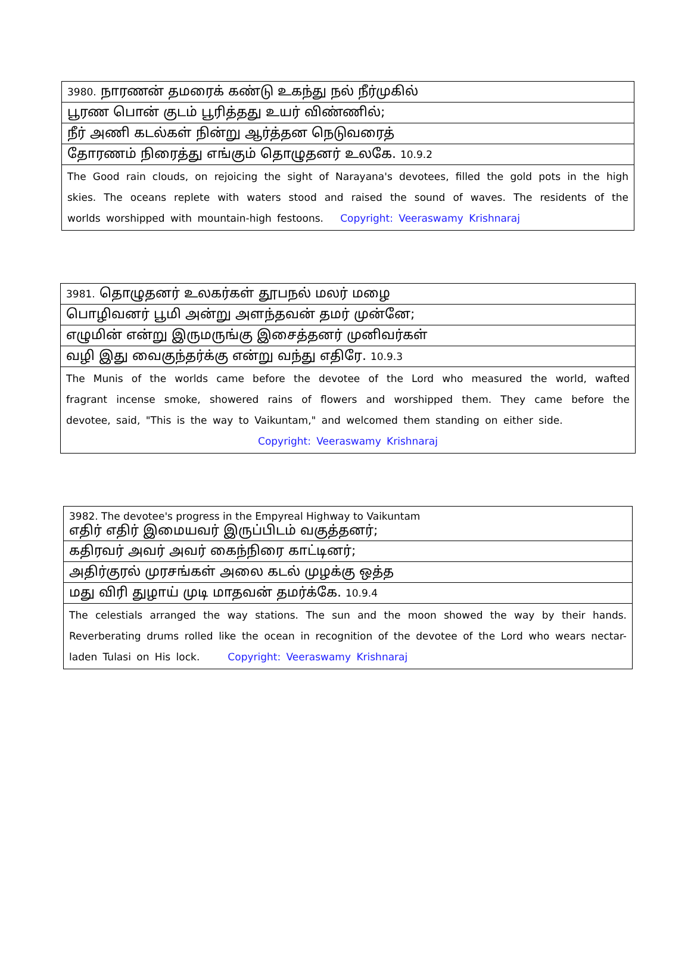| 3980. நாரணன் தமரைக் கண்டு உகந்து நல் நீர்முகில் |
| பூரண பொன் குடம் பூரித்தது உயர் விண்ணில்; |
| நீர் அணி கடல்கள் நின்று ஆர்த்தன நெடுவரைத் |
| தோரணம் நிரைத்து எங்கும் தொழுதனர் உலகே. 10.9.2 |
| The Good rain clouds, on rejoicing the sight of Narayana's devotees, filled the gold pots in the high skies. The oceans replete with waters stood and raised the sound of waves. The residents of the worlds worshipped with mountain-high festoons. Copyright: Veeraswamy Krishnaraj |
| 3981. தொழுதனர் உலகர்கள் தூபநல் மலர் மழை |
| பொழிவனர் பூமி அன்று அளந்தவன் தமர் முன்னே; |
| எழுமின் என்று இருமருங்கு இசைத்தனர் முனிவர்கள் |
| வழி இது வைகுந்தர்க்கு என்று வந்து எதிரே. 10.9.3 |
| The Munis of the worlds came before the devotee of the Lord who measured the world, wafted fragrant incense smoke, showered rains of flowers and worshipped them. They came before the devotee, said, "This is the way to Vaikuntam," and welcomed them standing on either side. Copyright: Veeraswamy Krishnaraj |
| 3982. The devotee's progress in the Empyreal Highway to Vaikuntam எதிர் எதிர் இமையவர் இருப்பிடம் வகுத்தனர்; |
| கதிரவர் அவர் அவர் கைந்நிரை காட்டினர்; |
| அதிர்குரல் முரசங்கள் அலை கடல் முழக்கு ஒத்த |
| மது விரி துழாய் முடி மாதவன் தமர்க்கே. 10.9.4 |
| The celestials arranged the way stations. The sun and the moon showed the way by their hands. Reverberating drums rolled like the ocean in recognition of the devotee of the Lord who wears nectar-laden Tulasi on His lock. Copyright: Veeraswamy Krishnaraj |